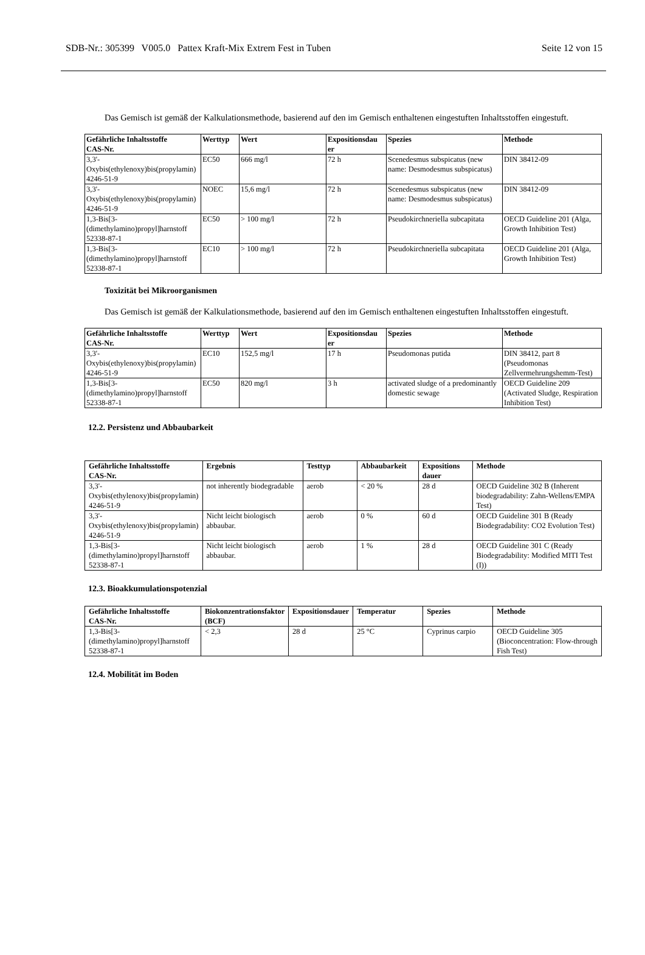SDB-Nr.: 305399 V005.0 Pattex Kraft-Mix Extrem Fest in Tuben Seite 12 von 15
Das Gemisch ist gemäß der Kalkulationsmethode, basierend auf den im Gemisch enthaltenen eingestuften Inhaltsstoffen eingestuft.
| Gefährliche Inhaltsstoffe CAS-Nr. | Werttyp | Wert | Expositionsdau er | Spezies | Methode |
| --- | --- | --- | --- | --- | --- |
| 3,3'-Oxybis(ethylenoxy)bis(propylamin) 4246-51-9 | EC50 | 666 mg/l | 72 h | Scenedesmus subspicatus (new name: Desmodesmus subspicatus) | DIN 38412-09 |
| 3,3'-Oxybis(ethylenoxy)bis(propylamin) 4246-51-9 | NOEC | 15,6 mg/l | 72 h | Scenedesmus subspicatus (new name: Desmodesmus subspicatus) | DIN 38412-09 |
| 1,3-Bis[3-(dimethylamino)propyl]harnstoff 52338-87-1 | EC50 | > 100 mg/l | 72 h | Pseudokirchneriella subcapitata | OECD Guideline 201 (Alga, Growth Inhibition Test) |
| 1,3-Bis[3-(dimethylamino)propyl]harnstoff 52338-87-1 | EC10 | > 100 mg/l | 72 h | Pseudokirchneriella subcapitata | OECD Guideline 201 (Alga, Growth Inhibition Test) |
Toxizität bei Mikroorganismen
Das Gemisch ist gemäß der Kalkulationsmethode, basierend auf den im Gemisch enthaltenen eingestuften Inhaltsstoffen eingestuft.
| Gefährliche Inhaltsstoffe CAS-Nr. | Werttyp | Wert | Expositionsdau er | Spezies | Methode |
| --- | --- | --- | --- | --- | --- |
| 3,3'-Oxybis(ethylenoxy)bis(propylamin) 4246-51-9 | EC10 | 152,5 mg/l | 17 h | Pseudomonas putida | DIN 38412, part 8 (Pseudomonas Zellvermehrungshemm-Test) |
| 1,3-Bis[3-(dimethylamino)propyl]harnstoff 52338-87-1 | EC50 | 820 mg/l | 3 h | activated sludge of a predominantly domestic sewage | OECD Guideline 209 (Activated Sludge, Respiration Inhibition Test) |
12.2. Persistenz und Abbaubarkeit
| Gefährliche Inhaltsstoffe CAS-Nr. | Ergebnis | Testtyp | Abbaubarkeit | Expositions dauer | Methode |
| --- | --- | --- | --- | --- | --- |
| 3,3'-Oxybis(ethylenoxy)bis(propylamin) 4246-51-9 | not inherently biodegradable | aerob | < 20 % | 28 d | OECD Guideline 302 B (Inherent biodegradability: Zahn-Wellens/EMPA Test) |
| 3,3'-Oxybis(ethylenoxy)bis(propylamin) 4246-51-9 | Nicht leicht biologisch abbaubar. | aerob | 0 % | 60 d | OECD Guideline 301 B (Ready Biodegradability: CO2 Evolution Test) |
| 1,3-Bis[3-(dimethylamino)propyl]harnstoff 52338-87-1 | Nicht leicht biologisch abbaubar. | aerob | 1 % | 28 d | OECD Guideline 301 C (Ready Biodegradability: Modified MITI Test (I)) |
12.3. Bioakkumulationspotenzial
| Gefährliche Inhaltsstoffe CAS-Nr. | Biokonzentrationsfaktor (BCF) | Expositionsdauer | Temperatur | Spezies | Methode |
| --- | --- | --- | --- | --- | --- |
| 1,3-Bis[3-(dimethylamino)propyl]harnstoff 52338-87-1 | < 2,3 | 28 d | 25 °C | Cyprinus carpio | OECD Guideline 305 (Bioconcentration: Flow-through Fish Test) |
12.4. Mobilität im Boden